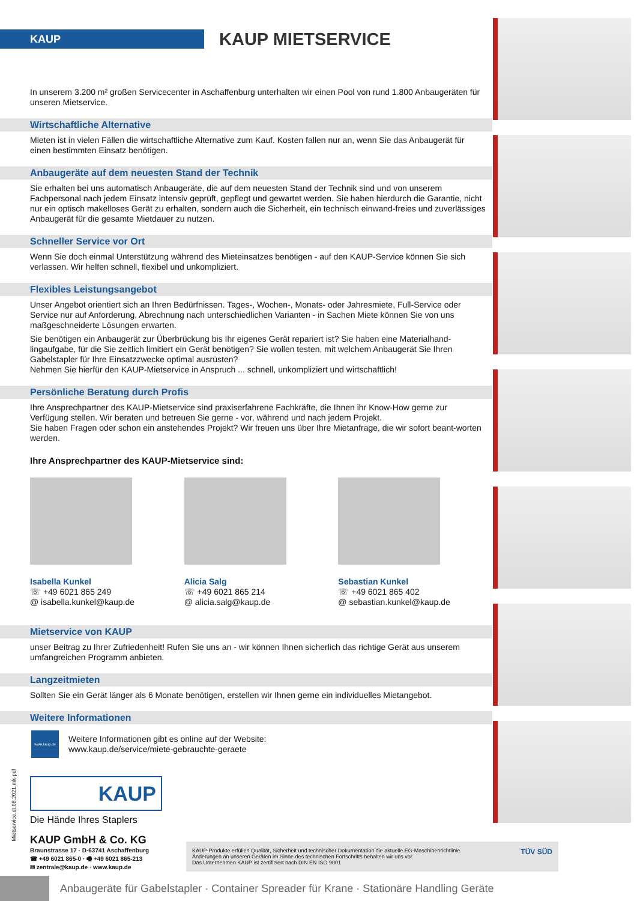KAUP
KAUP MIETSERVICE
In unserem 3.200 m² großen Servicecenter in Aschaffenburg unterhalten wir einen Pool von rund 1.800 Anbaugeräten für unseren Mietservice.
Wirtschaftliche Alternative
Mieten ist in vielen Fällen die wirtschaftliche Alternative zum Kauf. Kosten fallen nur an, wenn Sie das Anbaugerät für einen bestimmten Einsatz benötigen.
Anbaugeräte auf dem neuesten Stand der Technik
Sie erhalten bei uns automatisch Anbaugeräte, die auf dem neuesten Stand der Technik sind und von unserem Fachpersonal nach jedem Einsatz intensiv geprüft, gepflegt und gewartet werden. Sie haben hierdurch die Garantie, nicht nur ein optisch makelloses Gerät zu erhalten, sondern auch die Sicherheit, ein technisch einwand-freies und zuverlässiges Anbaugerät für die gesamte Mietdauer zu nutzen.
Schneller Service vor Ort
Wenn Sie doch einmal Unterstützung während des Mieteinsatzes benötigen - auf den KAUP-Service können Sie sich verlassen. Wir helfen schnell, flexibel und unkompliziert.
Flexibles Leistungsangebot
Unser Angebot orientiert sich an Ihren Bedürfnissen. Tages-, Wochen-, Monats- oder Jahresmiete, Full-Service oder Service nur auf Anforderung, Abrechnung nach unterschiedlichen Varianten - in Sachen Miete können Sie von uns maßgeschneiderte Lösungen erwarten.
Sie benötigen ein Anbaugerät zur Überbrückung bis Ihr eigenes Gerät repariert ist? Sie haben eine Materialhand-lingaufgabe, für die Sie zeitlich limitiert ein Gerät benötigen? Sie wollen testen, mit welchem Anbaugerät Sie Ihren Gabelstapler für Ihre Einsatzzwecke optimal ausrüsten?
Nehmen Sie hierfür den KAUP-Mietservice in Anspruch ... schnell, unkompliziert und wirtschaftlich!
Persönliche Beratung durch Profis
Ihre Ansprechpartner des KAUP-Mietservice sind praxiserfahrene Fachkräfte, die Ihnen ihr Know-How gerne zur Verfügung stellen. Wir beraten und betreuen Sie gerne - vor, während und nach jedem Projekt.
Sie haben Fragen oder schon ein anstehendes Projekt? Wir freuen uns über Ihre Mietanfrage, die wir sofort beant-worten werden.
Ihre Ansprechpartner des KAUP-Mietservice sind:
Isabella Kunkel
☏ +49 6021 865 249
@ isabella.kunkel@kaup.de
Alicia Salg
☏ +49 6021 865 214
@ alicia.salg@kaup.de
Sebastian Kunkel
☏ +49 6021 865 402
@ sebastian.kunkel@kaup.de
Mietservice von KAUP
unser Beitrag zu Ihrer Zufriedenheit! Rufen Sie uns an - wir können Ihnen sicherlich das richtige Gerät aus unserem umfangreichen Programm anbieten.
Langzeitmieten
Sollten Sie ein Gerät länger als 6 Monate benötigen, erstellen wir Ihnen gerne ein individuelles Mietangebot.
Weitere Informationen
www.kaup.de
Weitere Informationen gibt es online auf der Website:
www.kaup.de/service/miete-gebrauchte-geraete
KAUP
Die Hände Ihres Staplers
KAUP GmbH & Co. KG
Braunstrasse 17 · D-63741 Aschaffenburg
☎ +49 6021 865-0 · 🖷 +49 6021 865-213
✉ zentrale@kaup.de · www.kaup.de
KAUP-Produkte erfüllen Qualität, Sicherheit und technischer Dokumentation die aktuelle EG-Maschinenrichtlinie.
Änderungen an unseren Geräten im Sinne des technischen Fortschritts behalten wir uns vor.
Das Unternehmen KAUP ist zertifiziert nach DIN EN ISO 9001
TÜV SÜD
Mietservice.dt.08.2021.mk-pdf
Anbaugeräte für Gabelstapler · Container Spreader für Krane · Stationäre Handling Geräte